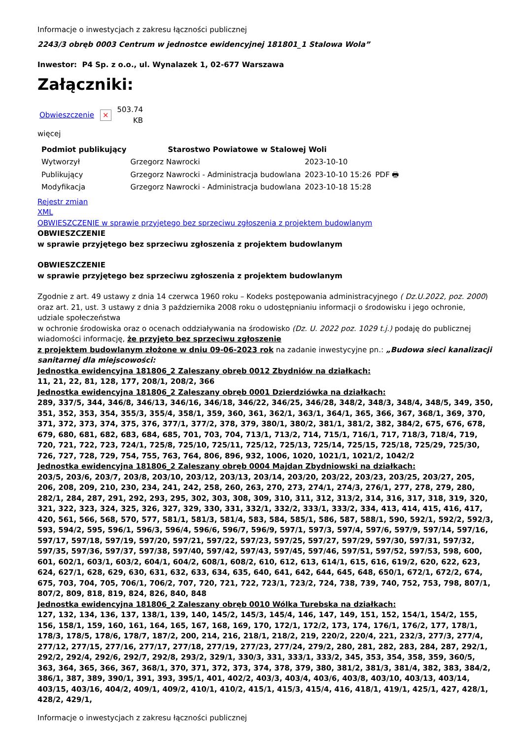Informacje o inwestycjach z zakresu łączności publicznej
2243/3 obręb 0003 Centrum w jednostce ewidencyjnej 181801_1 Stalowa Wola”
Inwestor: P4 Sp. z o.o., ul. Wynalazek 1, 02-677 Warszawa
Załączniki:
Obwieszczenie × 503.74
KB
więcej
| Podmiot publikujący | Starostwo Powiatowe w Stalowej Woli | | |
| --- | --- | --- | --- |
| Wytworzył | Grzegorz Nawrocki | 2023-10-10 | PDF 🖶 |
| Publikujący | Grzegorz Nawrocki - Administracja budowlana | 2023-10-10 15:26 | |
| Modyfikacja | Grzegorz Nawrocki - Administracja budowlana | 2023-10-18 15:28 | |
Rejestr zmian
XML
OBWIESZCZENIE w sprawie przyjętego bez sprzeciwu zgłoszenia z projektem budowlanym
OBWIESZCZENIE
w sprawie przyjętego bez sprzeciwu zgłoszenia z projektem budowlanym
OBWIESZCZENIE
w sprawie przyjętego bez sprzeciwu zgłoszenia z projektem budowlanym
Zgodnie z art. 49 ustawy z dnia 14 czerwca 1960 roku – Kodeks postępowania administracyjnego ( Dz.U.2022, poz. 2000)
oraz art. 21, ust. 3 ustawy z dnia 3 października 2008 roku o udostępnianiu informacji o środowisku i jego ochronie, udziale społeczeństwa
w ochronie środowiska oraz o ocenach oddziaływania na środowisko (Dz. U. 2022 poz. 1029 t.j.) podaję do publicznej wiadomości informację, że przyjęto bez sprzeciwu zgłoszenie
z projektem budowlanym złożone w dniu 09-06-2023 rok na zadanie inwestycyjne pn.: „Budowa sieci kanalizacji sanitarnej dla miejscowości:
Jednostka ewidencyjna 181806_2 Zaleszany obręb 0012 Zbydniów na działkach:
11, 21, 22, 81, 128, 177, 208/1, 208/2, 366
Jednostka ewidencyjna 181806_2 Zaleszany obręb 0001 Dzierdziówka na działkach:
289, 337/5, 344, 346/8, 346/13, 346/16, 346/18, 346/22, 346/25, 346/28, 348/2, 348/3, 348/4, 348/5, 349, 350, 351, 352, 353, 354, 355/3, 355/4, 358/1, 359, 360, 361, 362/1, 363/1, 364/1, 365, 366, 367, 368/1, 369, 370, 371, 372, 373, 374, 375, 376, 377/1, 377/2, 378, 379, 380/1, 380/2, 381/1, 381/2, 382, 384/2, 675, 676, 678, 679, 680, 681, 682, 683, 684, 685, 701, 703, 704, 713/1, 713/2, 714, 715/1, 716/1, 717, 718/3, 718/4, 719, 720, 721, 722, 723, 724/1, 725/8, 725/10, 725/11, 725/12, 725/13, 725/14, 725/15, 725/18, 725/29, 725/30, 726, 727, 728, 729, 754, 755, 763, 764, 806, 896, 932, 1006, 1020, 1021/1, 1021/2, 1042/2
Jednostka ewidencyjna 181806_2 Zaleszany obręb 0004 Majdan Zbydniowski na działkach:
203/5, 203/6, 203/7, 203/8, 203/10, 203/12, 203/13, 203/14, 203/20, 203/22, 203/23, 203/25, 203/27, 205, 206, 208, 209, 210, 230, 234, 241, 242, 258, 260, 263, 270, 273, 274/1, 274/3, 276/1, 277, 278, 279, 280, 282/1, 284, 287, 291, 292, 293, 295, 302, 303, 308, 309, 310, 311, 312, 313/2, 314, 316, 317, 318, 319, 320, 321, 322, 323, 324, 325, 326, 327, 329, 330, 331, 332/1, 332/2, 333/1, 333/2, 334, 413, 414, 415, 416, 417, 420, 561, 566, 568, 570, 577, 581/1, 581/3, 581/4, 583, 584, 585/1, 586, 587, 588/1, 590, 592/1, 592/2, 592/3, 593, 594/2, 595, 596/1, 596/3, 596/4, 596/6, 596/7, 596/9, 597/1, 597/3, 597/4, 597/6, 597/9, 597/14, 597/16, 597/17, 597/18, 597/19, 597/20, 597/21, 597/22, 597/23, 597/25, 597/27, 597/29, 597/30, 597/31, 597/32, 597/35, 597/36, 597/37, 597/38, 597/40, 597/42, 597/43, 597/45, 597/46, 597/51, 597/52, 597/53, 598, 600, 601, 602/1, 603/1, 603/2, 604/1, 604/2, 608/1, 608/2, 610, 612, 613, 614/1, 615, 616, 619/2, 620, 622, 623, 624, 627/1, 628, 629, 630, 631, 632, 633, 634, 635, 640, 641, 642, 644, 645, 648, 650/1, 672/1, 672/2, 674, 675, 703, 704, 705, 706/1, 706/2, 707, 720, 721, 722, 723/1, 723/2, 724, 738, 739, 740, 752, 753, 798, 807/1, 807/2, 809, 818, 819, 824, 826, 840, 848
Jednostka ewidencyjna 181806_2 Zaleszany obręb 0010 Wólka Turebska na działkach:
127, 132, 134, 136, 137, 138/1, 139, 140, 145/2, 145/3, 145/4, 146, 147, 149, 151, 152, 154/1, 154/2, 155, 156, 158/1, 159, 160, 161, 164, 165, 167, 168, 169, 170, 172/1, 172/2, 173, 174, 176/1, 176/2, 177, 178/1, 178/3, 178/5, 178/6, 178/7, 187/2, 200, 214, 216, 218/1, 218/2, 219, 220/2, 220/4, 221, 232/3, 277/3, 277/4, 277/12, 277/15, 277/16, 277/17, 277/18, 277/19, 277/23, 277/24, 279/2, 280, 281, 282, 283, 284, 287, 292/1, 292/2, 292/4, 292/6, 292/7, 292/8, 293/2, 329/1, 330/3, 331, 333/1, 333/2, 345, 353, 354, 358, 359, 360/5, 363, 364, 365, 366, 367, 368/1, 370, 371, 372, 373, 374, 378, 379, 380, 381/2, 381/3, 381/4, 382, 383, 384/2, 386/1, 387, 389, 390/1, 391, 393, 395/1, 401, 402/2, 403/3, 403/4, 403/6, 403/8, 403/10, 403/13, 403/14, 403/15, 403/16, 404/2, 409/1, 409/2, 410/1, 410/2, 415/1, 415/3, 415/4, 416, 418/1, 419/1, 425/1, 427, 428/1, 428/2, 429/1,
Informacje o inwestycjach z zakresu łączności publicznej